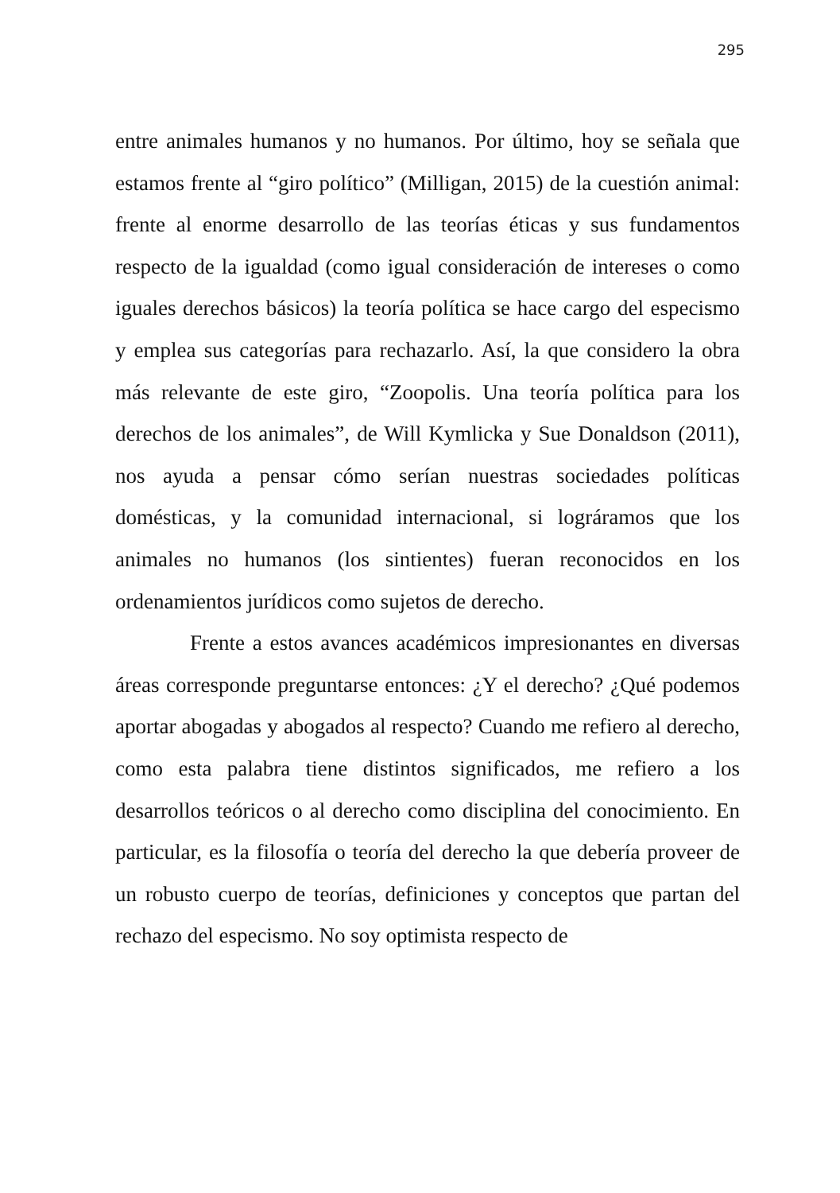295
entre animales humanos y no humanos. Por último, hoy se señala que estamos frente al “giro político” (Milligan, 2015) de la cuestión animal: frente al enorme desarrollo de las teorías éticas y sus fundamentos respecto de la igualdad (como igual consideración de intereses o como iguales derechos básicos) la teoría política se hace cargo del especismo y emplea sus categorías para rechazarlo. Así, la que considero la obra más relevante de este giro, “Zoopolis. Una teoría política para los derechos de los animales”, de Will Kymlicka y Sue Donaldson (2011), nos ayuda a pensar cómo serían nuestras sociedades políticas domésticas, y la comunidad internacional, si lográramos que los animales no humanos (los sintientes) fueran reconocidos en los ordenamientos jurídicos como sujetos de derecho.
Frente a estos avances académicos impresionantes en diversas áreas corresponde preguntarse entonces: ¿Y el derecho? ¿Qué podemos aportar abogadas y abogados al respecto? Cuando me refiero al derecho, como esta palabra tiene distintos significados, me refiero a los desarrollos teóricos o al derecho como disciplina del conocimiento. En particular, es la filosofía o teoría del derecho la que debería proveer de un robusto cuerpo de teorías, definiciones y conceptos que partan del rechazo del especismo. No soy optimista respecto de